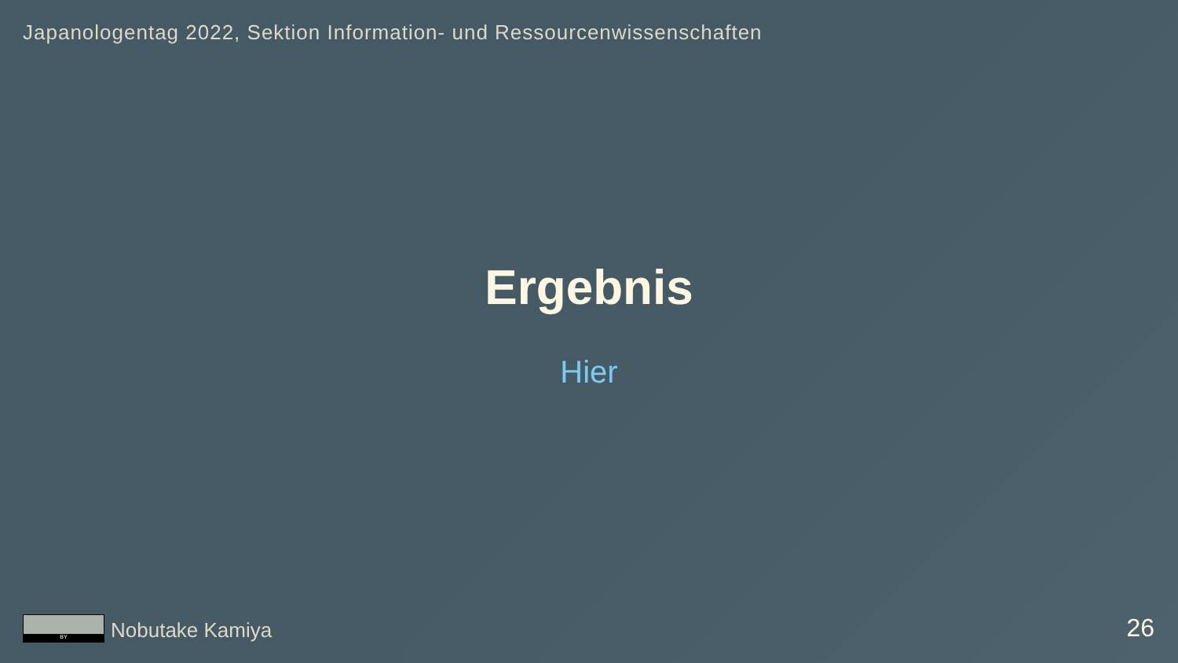Japanologentag 2022, Sektion Information- und Ressourcenwissenschaften
Ergebnis
Hier
BY
Nobutake Kamiya
26